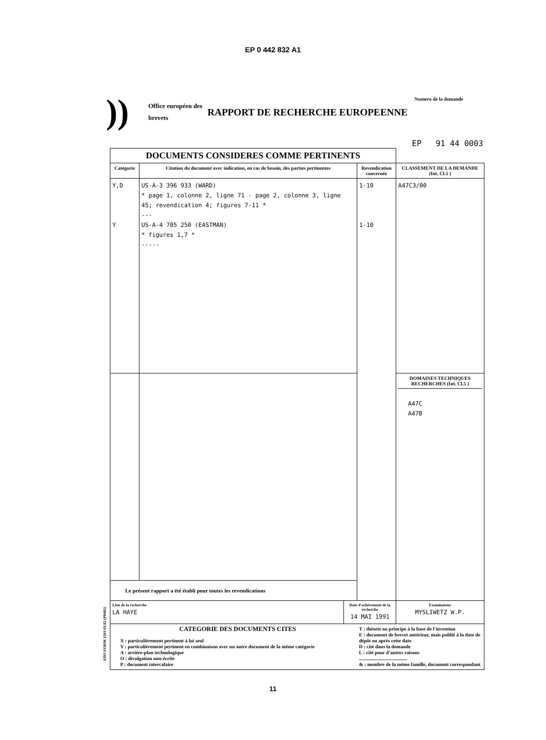EP 0 442 832 A1
))
Office européen des brevets
RAPPORT DE RECHERCHE EUROPEENNE
Numero de la demande
EP 91 44 0003
| DOCUMENTS CONSIDERES COMME PERTINENTS | | | | |
| Catégorie | Citation du document avec indication, en cas de besoin, des parties pertinentes | | Revendication concernée | CLASSEMENT DE LA DEMANDE (Int. Cl.5 ) |
| Y,D Y | US-A-3 396 933 (WARD) * page 1, colonne 2, ligne 71 - page 2, colonne 3, ligne 45; revendication 4; figures 7-11 * --- US-A-4 705 250 (EASTMAN) * figures 1,7 * ----- | | 1-10 1-10 | A47C3/00 |
| | | | | DOMAINES TECHNIQUES RECHERCHES (Int. Cl.5 ) A47C A47B |
| Le présent rapport a été établi pour toutes les revendications | | | | |
| Lieu de la recherche LA HAYE | | Date d'achèvement de la recherche 14 MAI 1991 | | Examinateur MYSLIWETZ W.P. |
| CATEGORIE DES DOCUMENTS CITES X : particulièrement pertinent à lui seul Y : particulièrement pertinent en combinaison avec un autre document de la même catégorie A : arrière-plan technologique O : divulgation non-écrite P : document intercalaire | | | T : théorie ou principe à la base de l'invention E : document de brevet antérieur, mais publié à la date de dépôt ou après cette date D : cité dans la demande L : cité pour d'autres raisons ....................................... & : membre de la même famille, document correspondant | |
EPO FORM 1503 03.82 (P0402)
11